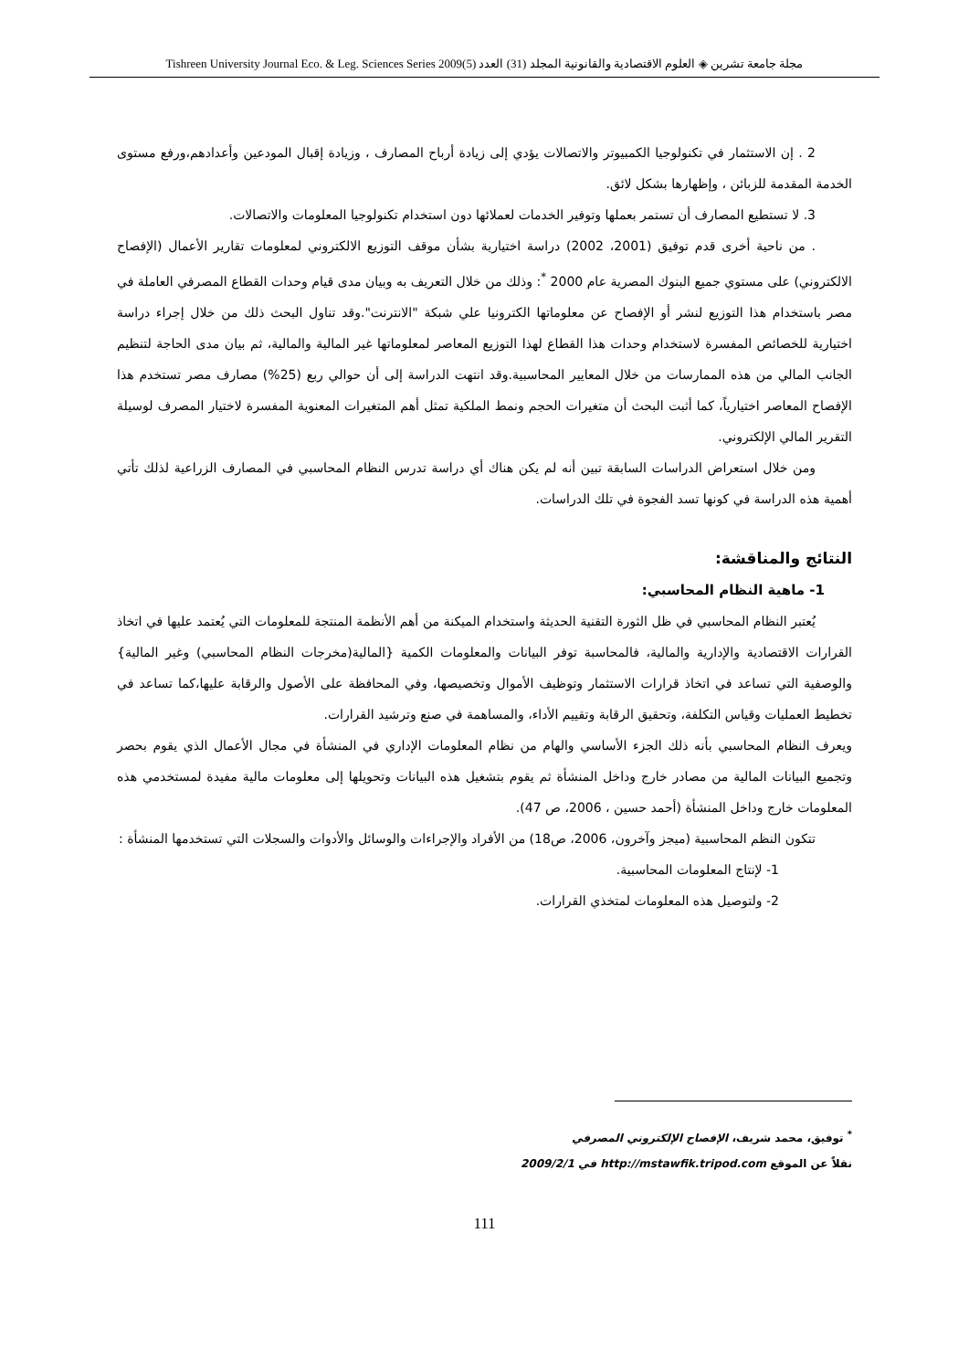مجلة جامعة تشرين ◈ العلوم الاقتصادية والقانونية المجلد (31) العدد (5)2009 Tishreen University Journal Eco. & Leg. Sciences Series
2 . إن الاستثمار في تكنولوجيا الكمبيوتر والاتصالات يؤدي إلى زيادة أرباح المصارف ، وزيادة إقبال المودعين وأعدادهم،ورفع مستوى الخدمة المقدمة للزبائن ، وإظهارها بشكل لائق.
3. لا تستطيع المصارف أن تستمر بعملها وتوفير الخدمات لعملائها دون استخدام تكنولوجيا المعلومات والاتصالات.
. من ناحية أخرى قدم توفيق (2001، 2002) دراسة اختيارية بشأن موقف التوزيع الالكتروني لمعلومات تقارير الأعمال (الإفصاح الالكتروني) على مستوي جميع البنوك المصرية عام 2000 <sup>*</sup>: وذلك من خلال التعريف به وبيان مدى قيام وحدات القطاع المصرفي العاملة في مصر باستخدام هذا التوزيع لنشر أو الإفصاح عن معلوماتها الكترونيا علي شبكة "الانترنت".وقد تناول البحث ذلك من خلال إجراء دراسة اختيارية للخصائص المفسرة لاستخدام وحدات هذا القطاع لهذا التوزيع المعاصر لمعلوماتها غير المالية والمالية، ثم بيان مدى الحاجة لتنظيم الجانب المالي من هذه الممارسات من خلال المعايير المحاسبية.وقد انتهت الدراسة إلى أن حوالي ربع (25%) مصارف مصر تستخدم هذا الإفصاح المعاصر اختيارياً، كما أثبت البحث أن متغيرات الحجم ونمط الملكية تمثل أهم المتغيرات المعنوية المفسرة لاختيار المصرف لوسيلة التقرير المالي الإلكتروني.
ومن خلال استعراض الدراسات السابقة تبين أنه لم يكن هناك أي دراسة تدرس النظام المحاسبي في المصارف الزراعية لذلك تأتي أهمية هذه الدراسة في كونها تسد الفجوة في تلك الدراسات.
النتائج والمناقشة:
1- ماهية النظام المحاسبي:
يُعتبر النظام المحاسبي في ظل الثورة التقنية الحديثة واستخدام الميكنة من أهم الأنظمة المنتجة للمعلومات التي يُعتمد عليها في اتخاذ القرارات الاقتصادية والإدارية والمالية، فالمحاسبة توفر البيانات والمعلومات الكمية {المالية(مخرجات النظام المحاسبي) وغير المالية} والوصفية التي تساعد في اتخاذ قرارات الاستثمار وتوظيف الأموال وتخصيصها، وفي المحافظة على الأصول والرقابة عليها،كما تساعد في تخطيط العمليات وقياس التكلفة، وتحقيق الرقابة وتقييم الأداء، والمساهمة في صنع وترشيد القرارات.
ويعرف النظام المحاسبي بأنه ذلك الجزء الأساسي والهام من نظام المعلومات الإداري في المنشأة في مجال الأعمال الذي يقوم بحصر وتجميع البيانات المالية من مصادر خارج وداخل المنشأة ثم يقوم بتشغيل هذه البيانات وتحويلها إلى معلومات مالية مفيدة لمستخدمي هذه المعلومات خارج وداخل المنشأة (أحمد حسين ، 2006، ص 47).
تتكون النظم المحاسبية (ميجز وآخرون، 2006، ص18) من الأفراد والإجراءات والوسائل والأدوات والسجلات التي تستخدمها المنشأة :
1- لإنتاج المعلومات المحاسبية.
2- ولتوصيل هذه المعلومات لمتخذي القرارات.
<sup>*</sup> توفيق، محمد شريف، الإفصاح الإلكتروني المصرفي
نقلاً عن الموقع http://mstawfik.tripod.com في 2009/2/1
111